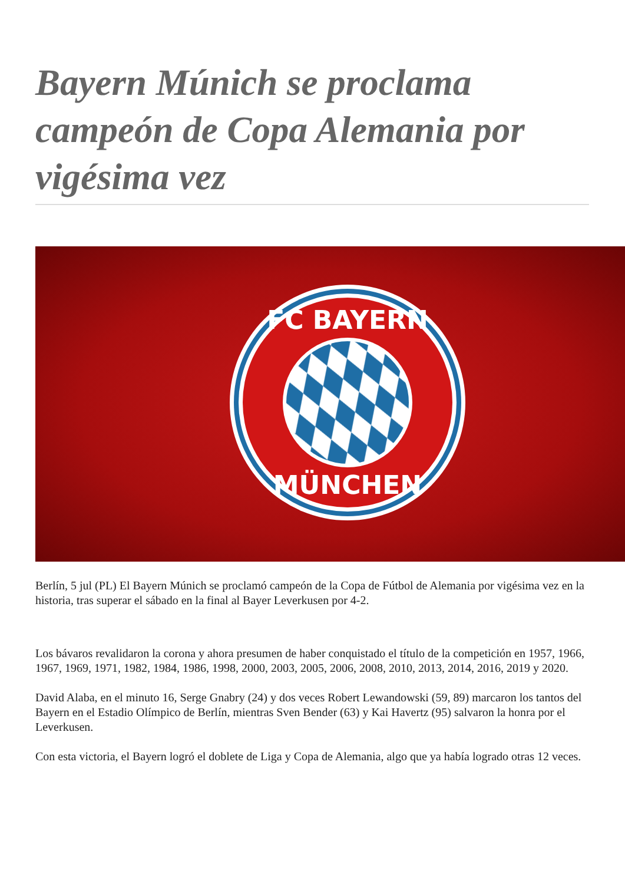Bayern Múnich se proclama campeón de Copa Alemania por vigésima vez
FC BAYERN
MÜNCHEN
Berlín, 5 jul (PL) El Bayern Múnich se proclamó campeón de la Copa de Fútbol de Alemania por vigésima vez en la historia, tras superar el sábado en la final al Bayer Leverkusen por 4-2.
Los bávaros revalidaron la corona y ahora presumen de haber conquistado el título de la competición en 1957, 1966, 1967, 1969, 1971, 1982, 1984, 1986, 1998, 2000, 2003, 2005, 2006, 2008, 2010, 2013, 2014, 2016, 2019 y 2020.
David Alaba, en el minuto 16, Serge Gnabry (24) y dos veces Robert Lewandowski (59, 89) marcaron los tantos del Bayern en el Estadio Olímpico de Berlín, mientras Sven Bender (63) y Kai Havertz (95) salvaron la honra por el Leverkusen.
Con esta victoria, el Bayern logró el doblete de Liga y Copa de Alemania, algo que ya había logrado otras 12 veces.